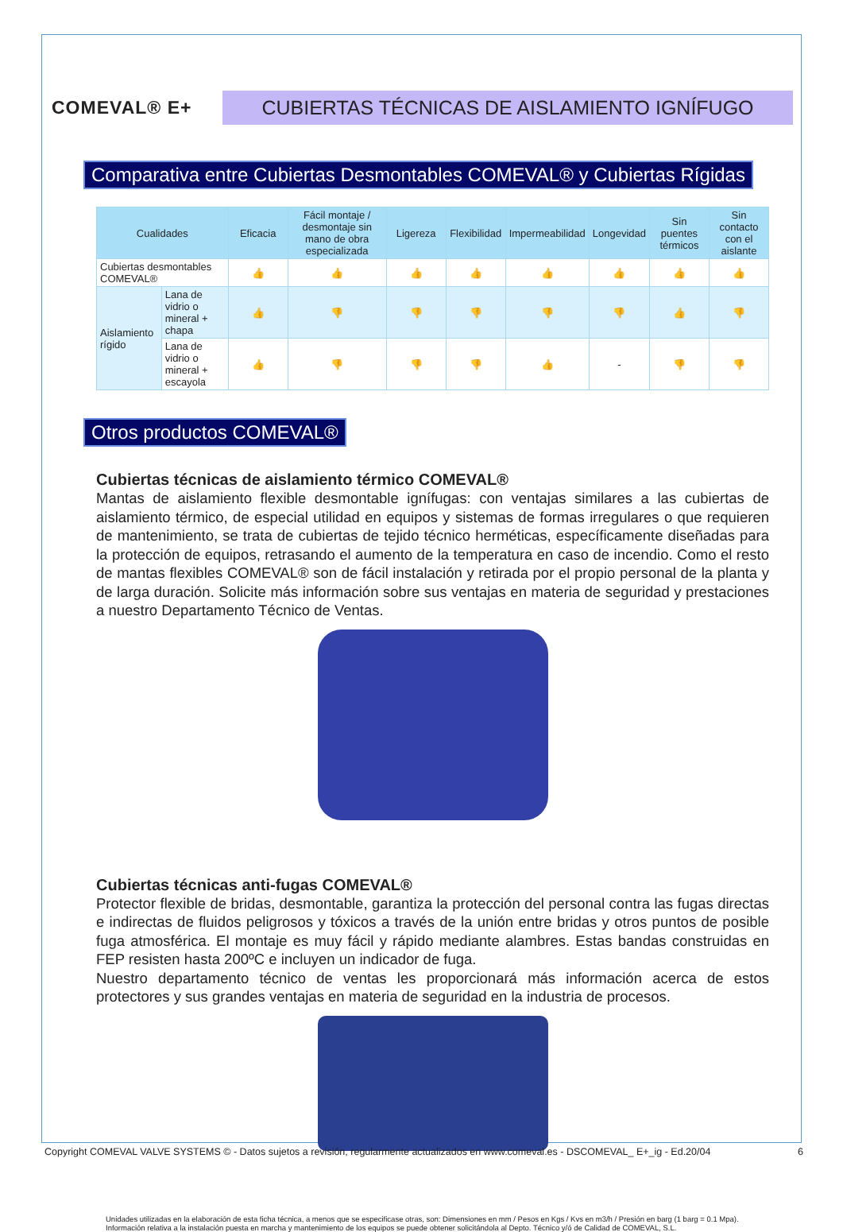COMEVAL® E+
CUBIERTAS TÉCNICAS DE AISLAMIENTO IGNÍFUGO
Comparativa entre Cubiertas Desmontables COMEVAL® y Cubiertas Rígidas
| Cualidades | | Eficacia | Fácil montaje / desmontaje sin mano de obra especializada | Ligereza | Flexibilidad | Impermeabilidad | Longevidad | Sin puentes térmicos | Sin contacto con el aislante |
| --- | --- | --- | --- | --- | --- | --- | --- | --- | --- |
| Cubiertas desmontables COMEVAL® | | 👍 | 👍 | 👍 | 👍 | 👍 | 👍 | 👍 | 👍 |
| Aislamiento rígido | Lana de vidrio o mineral + chapa | 👍 | 👎 | 👎 | 👎 | 👎 | 👎 | 👍 | 👎 |
| | Lana de vidrio o mineral + escayola | 👍 | 👎 | 👎 | 👎 | 👍 | - | 👎 | 👎 |
Otros productos COMEVAL®
Cubiertas técnicas de aislamiento térmico COMEVAL®
Mantas de aislamiento flexible desmontable ignífugas: con ventajas similares a las cubiertas de aislamiento térmico, de especial utilidad en equipos y sistemas de formas irregulares o que requieren de mantenimiento, se trata de cubiertas de tejido técnico herméticas, específicamente diseñadas para la protección de equipos, retrasando el aumento de la temperatura en caso de incendio. Como el resto de mantas flexibles COMEVAL® son de fácil instalación y retirada por el propio personal de la planta y de larga duración. Solicite más información sobre sus ventajas en materia de seguridad y prestaciones a nuestro Departamento Técnico de Ventas.
Cubiertas técnicas anti-fugas COMEVAL®
Protector flexible de bridas, desmontable, garantiza la protección del personal contra las fugas directas e indirectas de fluidos peligrosos y tóxicos a través de la unión entre bridas y otros puntos de posible fuga atmosférica. El montaje es muy fácil y rápido mediante alambres. Estas bandas construidas en FEP resisten hasta 200ºC e incluyen un indicador de fuga.
Nuestro departamento técnico de ventas les proporcionará más información acerca de estos protectores y sus grandes ventajas en materia de seguridad en la industria de procesos.
Unidades utilizadas en la elaboración de esta ficha técnica, a menos que se especificase otras, son: Dimensiones en mm / Pesos en Kgs / Kvs en m3/h / Presión en barg (1 barg = 0.1 Mpa).
Información relativa a la instalación puesta en marcha y mantenimiento de los equipos se puede obtener solicitándola al Depto. Técnico y/ó de Calidad de COMEVAL, S.L.
Copyright COMEVAL VALVE SYSTEMS © - Datos sujetos a revisión, regularmente actualizados en www.comeval.es - DSCOMEVAL_ E+_ig - Ed.20/04 6